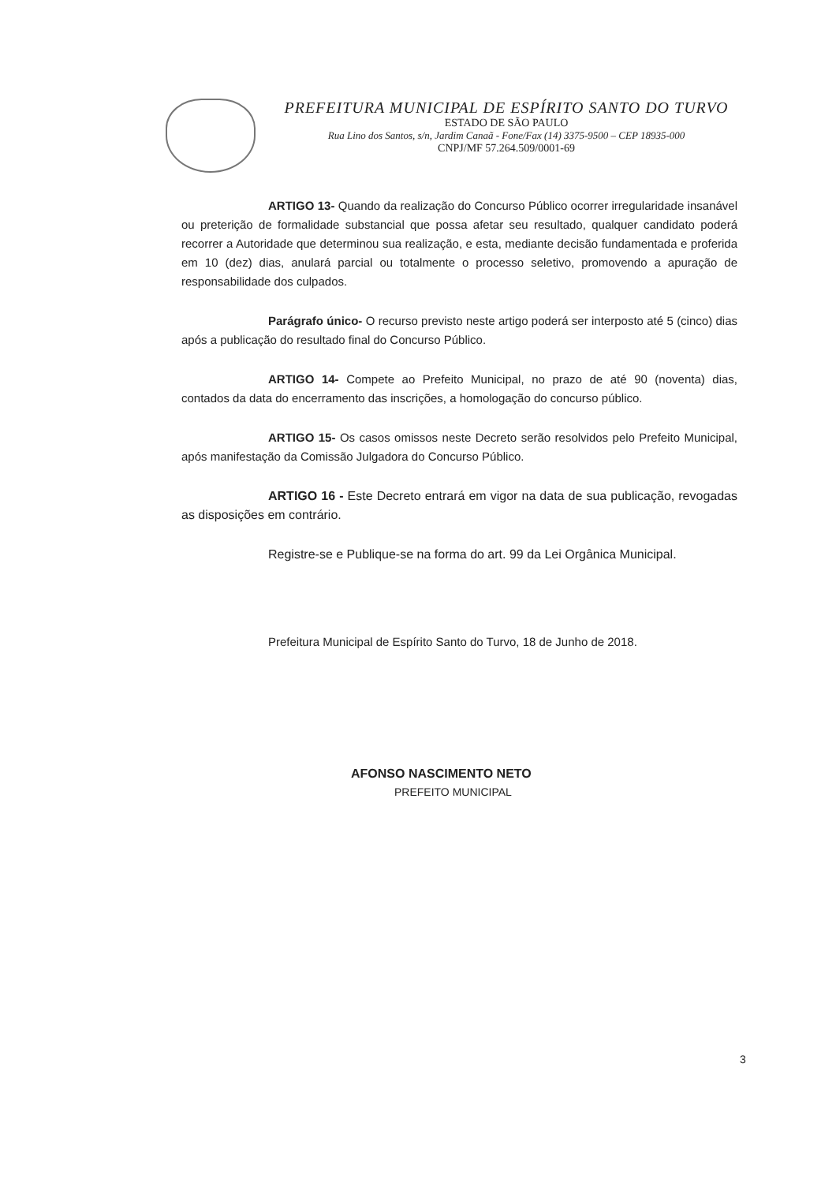PREFEITURA MUNICIPAL DE ESPÍRITO SANTO DO TURVO
ESTADO DE SÃO PAULO
Rua Lino dos Santos, s/n, Jardim Canaã - Fone/Fax (14) 3375-9500 – CEP 18935-000
CNPJ/MF 57.264.509/0001-69
ARTIGO 13- Quando da realização do Concurso Público ocorrer irregularidade insanável ou preterição de formalidade substancial que possa afetar seu resultado, qualquer candidato poderá recorrer a Autoridade que determinou sua realização, e esta, mediante decisão fundamentada e proferida em 10 (dez) dias, anulará parcial ou totalmente o processo seletivo, promovendo a apuração de responsabilidade dos culpados.
Parágrafo único- O recurso previsto neste artigo poderá ser interposto até 5 (cinco) dias após a publicação do resultado final do Concurso Público.
ARTIGO 14- Compete ao Prefeito Municipal, no prazo de até 90 (noventa) dias, contados da data do encerramento das inscrições, a homologação do concurso público.
ARTIGO 15- Os casos omissos neste Decreto serão resolvidos pelo Prefeito Municipal, após manifestação da Comissão Julgadora do Concurso Público.
ARTIGO 16 - Este Decreto entrará em vigor na data de sua publicação, revogadas as disposições em contrário.
Registre-se e Publique-se na forma do art. 99 da Lei Orgânica Municipal.
Prefeitura Municipal de Espírito Santo do Turvo, 18 de Junho de 2018.
AFONSO NASCIMENTO NETO
PREFEITO MUNICIPAL
3